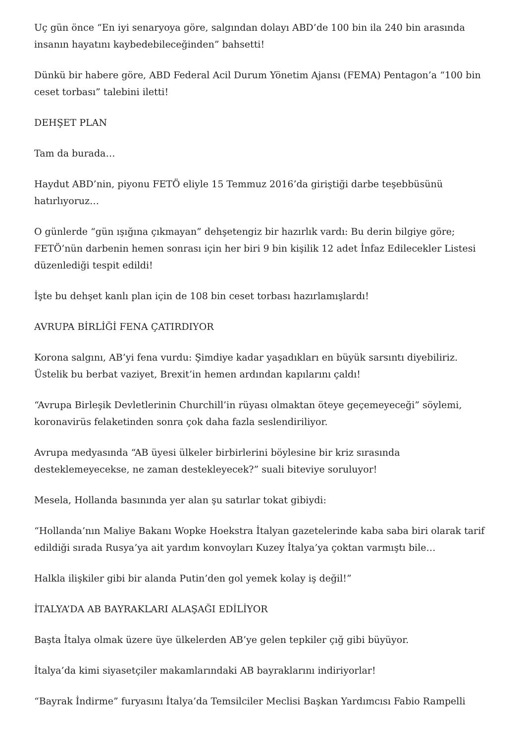Uç gün önce “En iyi senaryoya göre, salgından dolayı ABD’de 100 bin ila 240 bin arasında insanın hayatını kaybedebileceğinden” bahsetti!
Dünkü bir habere göre, ABD Federal Acil Durum Yönetim Ajansı (FEMA) Pentagon’a “100 bin ceset torbası” talebini iletti!
DEHŞET PLAN
Tam da burada…
Haydut ABD’nin, piyonu FETÖ eliyle 15 Temmuz 2016’da giriştiği darbe teşebbüsünü hatırlıyoruz…
O günlerde “gün ışığına çıkmayan” dehşetengiz bir hazırlık vardı: Bu derin bilgiye göre; FETÖ’nün darbenin hemen sonrası için her biri 9 bin kişilik 12 adet İnfaz Edilecekler Listesi düzenlediği tespit edildi!
İşte bu dehşet kanlı plan için de 108 bin ceset torbası hazırlamışlardı!
AVRUPA BİRLİĞİ FENA ÇATIRDIYOR
Korona salgını, AB’yi fena vurdu: Şimdiye kadar yaşadıkları en büyük sarsıntı diyebiliriz. Üstelik bu berbat vaziyet, Brexit’in hemen ardından kapılarını çaldı!
“Avrupa Birleşik Devletlerinin Churchill’in rüyası olmaktan öteye geçemeyeceği” söylemi, koronavirüs felaketinden sonra çok daha fazla seslendiriliyor.
Avrupa medyasında “AB üyesi ülkeler birbirlerini böylesine bir kriz sırasında desteklemeyecekse, ne zaman destekleyecek?” suali biteviye soruluyor!
Mesela, Hollanda basınında yer alan şu satırlar tokat gibiydi:
“Hollanda’nın Maliye Bakanı Wopke Hoekstra İtalyan gazetelerinde kaba saba biri olarak tarif edildiği sırada Rusya’ya ait yardım konvoyları Kuzey İtalya’ya çoktan varmıştı bile…
Halkla ilişkiler gibi bir alanda Putin’den gol yemek kolay iş değil!”
İTALYA’DA AB BAYRAKLARI ALAŞAĞI EDİLİYOR
Başta İtalya olmak üzere üye ülkelerden AB’ye gelen tepkiler çığ gibi büyüyor.
İtalya’da kimi siyasetçiler makamlarındaki AB bayraklarını indiriyorlar!
“Bayrak İndirme” furyasını İtalya’da Temsilciler Meclisi Başkan Yardımcısı Fabio Rampelli